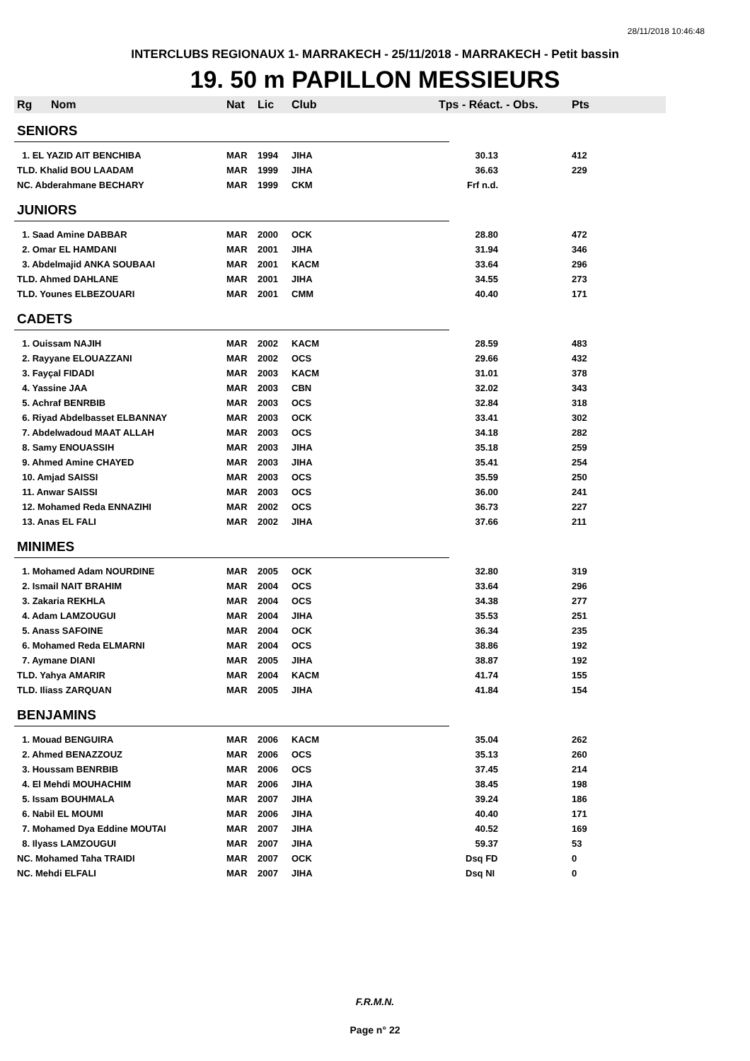28/11/2018 10:46:48
INTERCLUBS REGIONAUX 1- MARRAKECH - 25/11/2018 - MARRAKECH - Petit bassin
19. 50 m PAPILLON MESSIEURS
| Rg | Nom | Nat | Lic | Club | Tps - Réact. - Obs. | Pts |
| --- | --- | --- | --- | --- | --- | --- |
| SENIORS | | | | | | |
| 1. EL YAZID AIT BENCHIBA | | MAR | 1994 | JIHA | 30.13 | 412 |
| TLD. Khalid BOU LAADAM | | MAR | 1999 | JIHA | 36.63 | 229 |
| NC. Abderahmane BECHARY | | MAR | 1999 | CKM | Frf n.d. | |
| JUNIORS | | | | | | |
| 1. Saad Amine DABBAR | | MAR | 2000 | OCK | 28.80 | 472 |
| 2. Omar EL HAMDANI | | MAR | 2001 | JIHA | 31.94 | 346 |
| 3. Abdelmajid ANKA SOUBAAI | | MAR | 2001 | KACM | 33.64 | 296 |
| TLD. Ahmed DAHLANE | | MAR | 2001 | JIHA | 34.55 | 273 |
| TLD. Younes ELBEZOUARI | | MAR | 2001 | CMM | 40.40 | 171 |
| CADETS | | | | | | |
| 1. Ouissam NAJIH | | MAR | 2002 | KACM | 28.59 | 483 |
| 2. Rayyane ELOUAZZANI | | MAR | 2002 | OCS | 29.66 | 432 |
| 3. Fayçal FIDADI | | MAR | 2003 | KACM | 31.01 | 378 |
| 4. Yassine JAA | | MAR | 2003 | CBN | 32.02 | 343 |
| 5. Achraf BENRBIB | | MAR | 2003 | OCS | 32.84 | 318 |
| 6. Riyad Abdelbasset ELBANNAY | | MAR | 2003 | OCK | 33.41 | 302 |
| 7. Abdelwadoud MAAT ALLAH | | MAR | 2003 | OCS | 34.18 | 282 |
| 8. Samy ENOUASSIH | | MAR | 2003 | JIHA | 35.18 | 259 |
| 9. Ahmed Amine CHAYED | | MAR | 2003 | JIHA | 35.41 | 254 |
| 10. Amjad SAISSI | | MAR | 2003 | OCS | 35.59 | 250 |
| 11. Anwar SAISSI | | MAR | 2003 | OCS | 36.00 | 241 |
| 12. Mohamed Reda ENNAZIHI | | MAR | 2002 | OCS | 36.73 | 227 |
| 13. Anas EL FALI | | MAR | 2002 | JIHA | 37.66 | 211 |
| MINIMES | | | | | | |
| 1. Mohamed Adam NOURDINE | | MAR | 2005 | OCK | 32.80 | 319 |
| 2. Ismail NAIT BRAHIM | | MAR | 2004 | OCS | 33.64 | 296 |
| 3. Zakaria REKHLA | | MAR | 2004 | OCS | 34.38 | 277 |
| 4. Adam LAMZOUGUI | | MAR | 2004 | JIHA | 35.53 | 251 |
| 5. Anass SAFOINE | | MAR | 2004 | OCK | 36.34 | 235 |
| 6. Mohamed Reda ELMARNI | | MAR | 2004 | OCS | 38.86 | 192 |
| 7. Aymane DIANI | | MAR | 2005 | JIHA | 38.87 | 192 |
| TLD. Yahya AMARIR | | MAR | 2004 | KACM | 41.74 | 155 |
| TLD. Iliass ZARQUAN | | MAR | 2005 | JIHA | 41.84 | 154 |
| BENJAMINS | | | | | | |
| 1. Mouad BENGUIRA | | MAR | 2006 | KACM | 35.04 | 262 |
| 2. Ahmed BENAZZOUZ | | MAR | 2006 | OCS | 35.13 | 260 |
| 3. Houssam BENRBIB | | MAR | 2006 | OCS | 37.45 | 214 |
| 4. El Mehdi MOUHACHIM | | MAR | 2006 | JIHA | 38.45 | 198 |
| 5. Issam BOUHMALA | | MAR | 2007 | JIHA | 39.24 | 186 |
| 6. Nabil EL MOUMI | | MAR | 2006 | JIHA | 40.40 | 171 |
| 7. Mohamed Dya Eddine MOUTAI | | MAR | 2007 | JIHA | 40.52 | 169 |
| 8. Ilyass LAMZOUGUI | | MAR | 2007 | JIHA | 59.37 | 53 |
| NC. Mohamed Taha TRAIDI | | MAR | 2007 | OCK | Dsq FD | 0 |
| NC. Mehdi ELFALI | | MAR | 2007 | JIHA | Dsq NI | 0 |
F.R.M.N.
Page n° 22